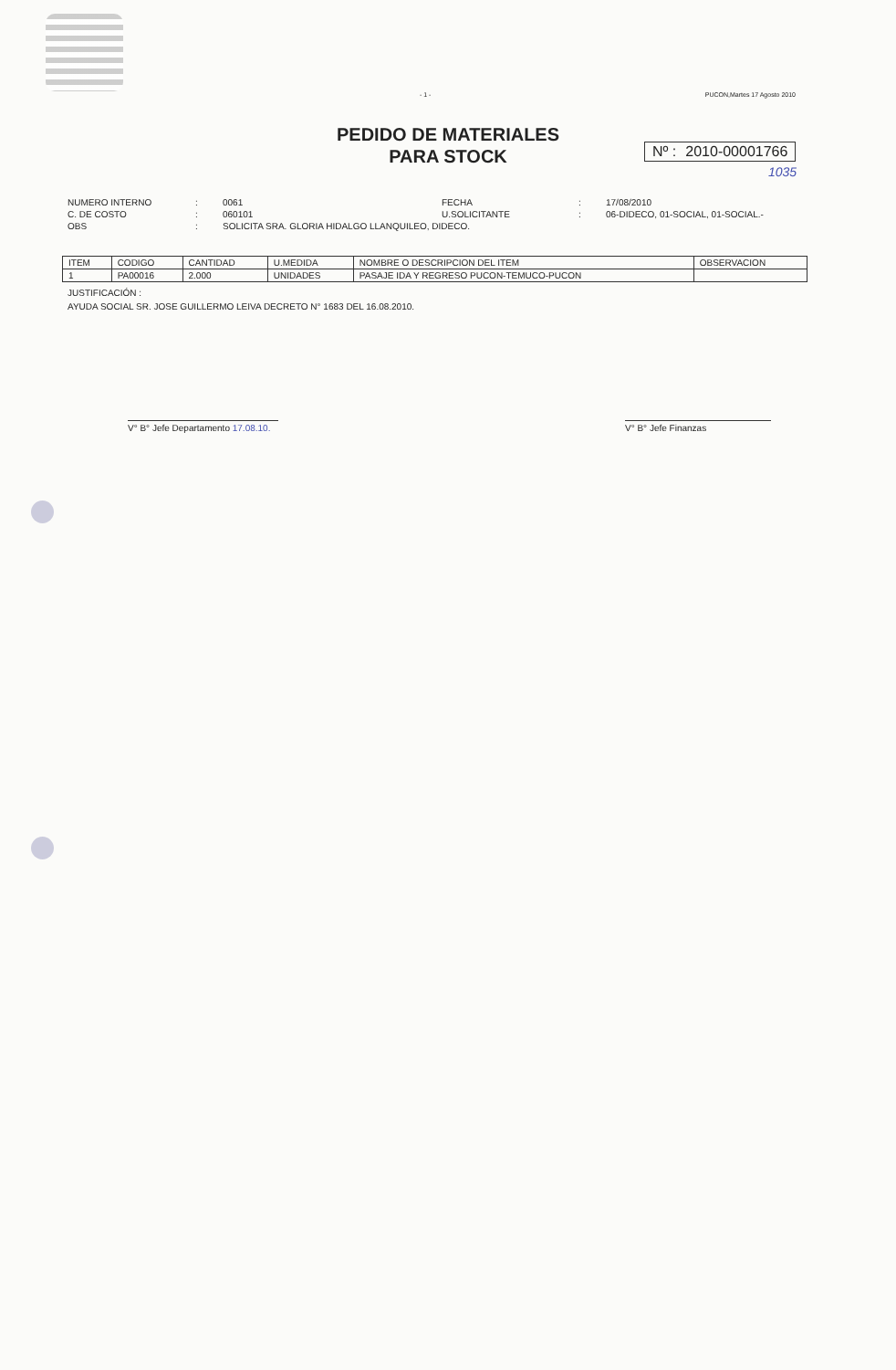- 1 - PUCON,Martes 17 Agosto 2010
PEDIDO DE MATERIALES
PARA STOCK
Nº : 2010-00001766
1035
NUMERO INTERNO: 0061 FECHA: 17/08/2010 C. DE COSTO: 060101 U.SOLICITANTE: 06-DIDECO, 01-SOCIAL, 01-SOCIAL.- OBS: SOLICITA SRA. GLORIA HIDALGO LLANQUILEO, DIDECO.
| ITEM | CODIGO | CANTIDAD | U.MEDIDA | NOMBRE O DESCRIPCION DEL ITEM | OBSERVACION |
| --- | --- | --- | --- | --- | --- |
| 1 | PA00016 | 2.000 | UNIDADES | PASAJE IDA Y REGRESO PUCON-TEMUCO-PUCON | |
JUSTIFICACIÓN :
AYUDA SOCIAL SR. JOSE GUILLERMO LEIVA DECRETO N° 1683 DEL 16.08.2010.
V° B° Jefe Departamento 17.08.10.
V° B° Jefe Finanzas